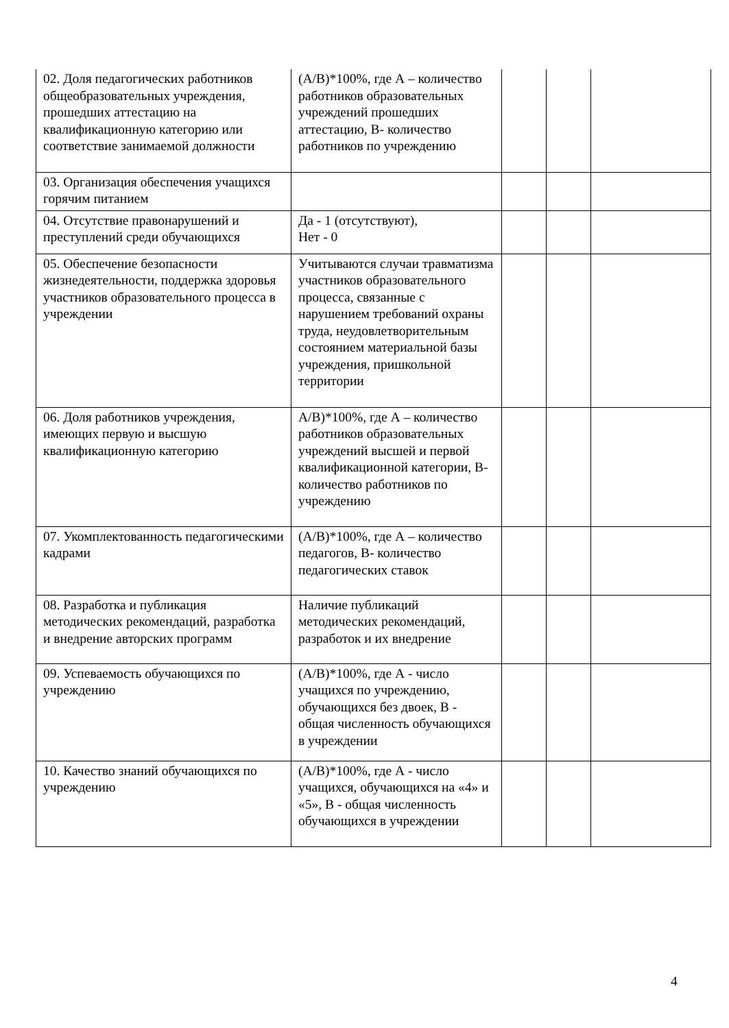| 02. Доля педагогических работников общеобразовательных учреждения, прошедших аттестацию на квалификационную категорию или соответствие занимаемой должности | (А/В)*100%, где А – количество работников образовательных учреждений прошедших аттестацию, В- количество работников по учреждению | | | |
| 03. Организация обеспечения учащихся горячим питанием | | | | |
| 04. Отсутствие правонарушений и преступлений среди обучающихся | Да - 1 (отсутствуют), Нет - 0 | | | |
| 05. Обеспечение безопасности жизнедеятельности, поддержка здоровья участников образовательного процесса в учреждении | Учитываются случаи травматизма участников образовательного процесса, связанные с нарушением требований охраны труда, неудовлетворительным состоянием материальной базы учреждения, пришкольной территории | | | |
| 06. Доля работников учреждения, имеющих первую и высшую квалификационную категорию | А/В)*100%, где А – количество работников образовательных учреждений высшей и первой квалификационной категории, В- количество работников по учреждению | | | |
| 07. Укомплектованность педагогическими кадрами | (А/В)*100%, где А – количество педагогов, В- количество педагогических ставок | | | |
| 08. Разработка и публикация методических рекомендаций, разработка и внедрение авторских программ | Наличие публикаций методических рекомендаций, разработок и их внедрение | | | |
| 09. Успеваемость обучающихся по учреждению | (А/В)*100%, где А - число учащихся по учреждению, обучающихся без двоек, В - общая численность обучающихся в учреждении | | | |
| 10. Качество знаний обучающихся по учреждению | (А/В)*100%, где А - число учащихся, обучающихся на «4» и «5», В - общая численность обучающихся в учреждении | | | |
4